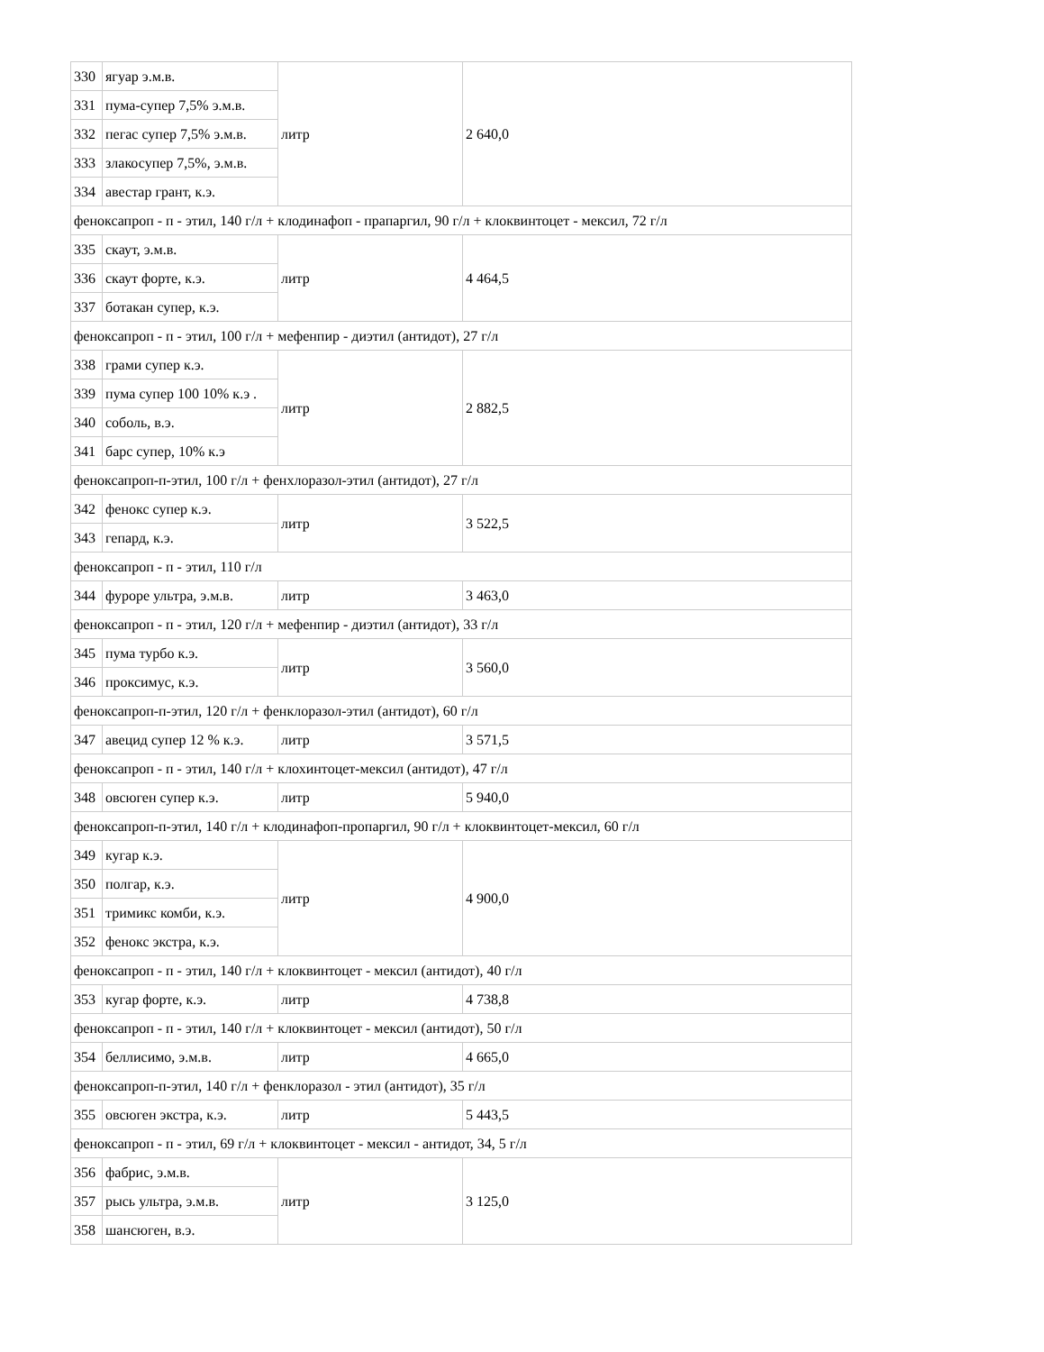| 330 | ягуар э.м.в. | литр | 2 640,0 |
| 331 | пума-супер 7,5% э.м.в. | | |
| 332 | пегас супер 7,5% э.м.в. | | |
| 333 | злакосупер 7,5%, э.м.в. | | |
| 334 | авестар грант, к.э. | | |
| феноксапроп - п - этил, 140 г/л + клодинафоп - прапаргил, 90 г/л + клоквинтоцет - мексил, 72 г/л | | | |
| 335 | скаут, э.м.в. | литр | 4 464,5 |
| 336 | скаут форте, к.э. | | |
| 337 | ботакан супер, к.э. | | |
| феноксапроп - п - этил, 100 г/л + мефенпир - диэтил (антидот), 27 г/л | | | |
| 338 | грами супер к.э. | литр | 2 882,5 |
| 339 | пума супер 100 10% к.э . | | |
| 340 | соболь, в.э. | | |
| 341 | барс супер, 10% к.э | | |
| феноксапроп-п-этил, 100 г/л + фенхлоразол-этил (антидот), 27 г/л | | | |
| 342 | фенокс супер к.э. | литр | 3 522,5 |
| 343 | гепард, к.э. | | |
| феноксапроп - п - этил, 110 г/л | | | |
| 344 | фуроре ультра, э.м.в. | литр | 3 463,0 |
| феноксапроп - п - этил, 120 г/л + мефенпир - диэтил (антидот), 33 г/л | | | |
| 345 | пума турбо к.э. | литр | 3 560,0 |
| 346 | проксимус, к.э. | | |
| феноксапроп-п-этил, 120 г/л + фенклоразол-этил (антидот), 60 г/л | | | |
| 347 | авецид супер 12 % к.э. | литр | 3 571,5 |
| феноксапроп - п - этил, 140 г/л + клохинтоцет-мексил (антидот), 47 г/л | | | |
| 348 | овсюген супер к.э. | литр | 5 940,0 |
| феноксапроп-п-этил, 140 г/л + клодинафоп-пропаргил, 90 г/л + клоквинтоцет-мексил, 60 г/л | | | |
| 349 | кугар к.э. | литр | 4 900,0 |
| 350 | полгар, к.э. | | |
| 351 | тримикс комби, к.э. | | |
| 352 | фенокс экстра, к.э. | | |
| феноксапроп - п - этил, 140 г/л + клоквинтоцет - мексил (антидот), 40 г/л | | | |
| 353 | кугар форте, к.э. | литр | 4 738,8 |
| феноксапроп - п - этил, 140 г/л + клоквинтоцет - мексил (антидот), 50 г/л | | | |
| 354 | беллисимо, э.м.в. | литр | 4 665,0 |
| феноксапроп-п-этил, 140 г/л + фенклоразол - этил (антидот), 35 г/л | | | |
| 355 | овсюген экстра, к.э. | литр | 5 443,5 |
| феноксапроп - п - этил, 69 г/л + клоквинтоцет - мексил - антидот, 34, 5 г/л | | | |
| 356 | фабрис, э.м.в. | литр | 3 125,0 |
| 357 | рысь ультра, э.м.в. | | |
| 358 | шансюген, в.э. | | |